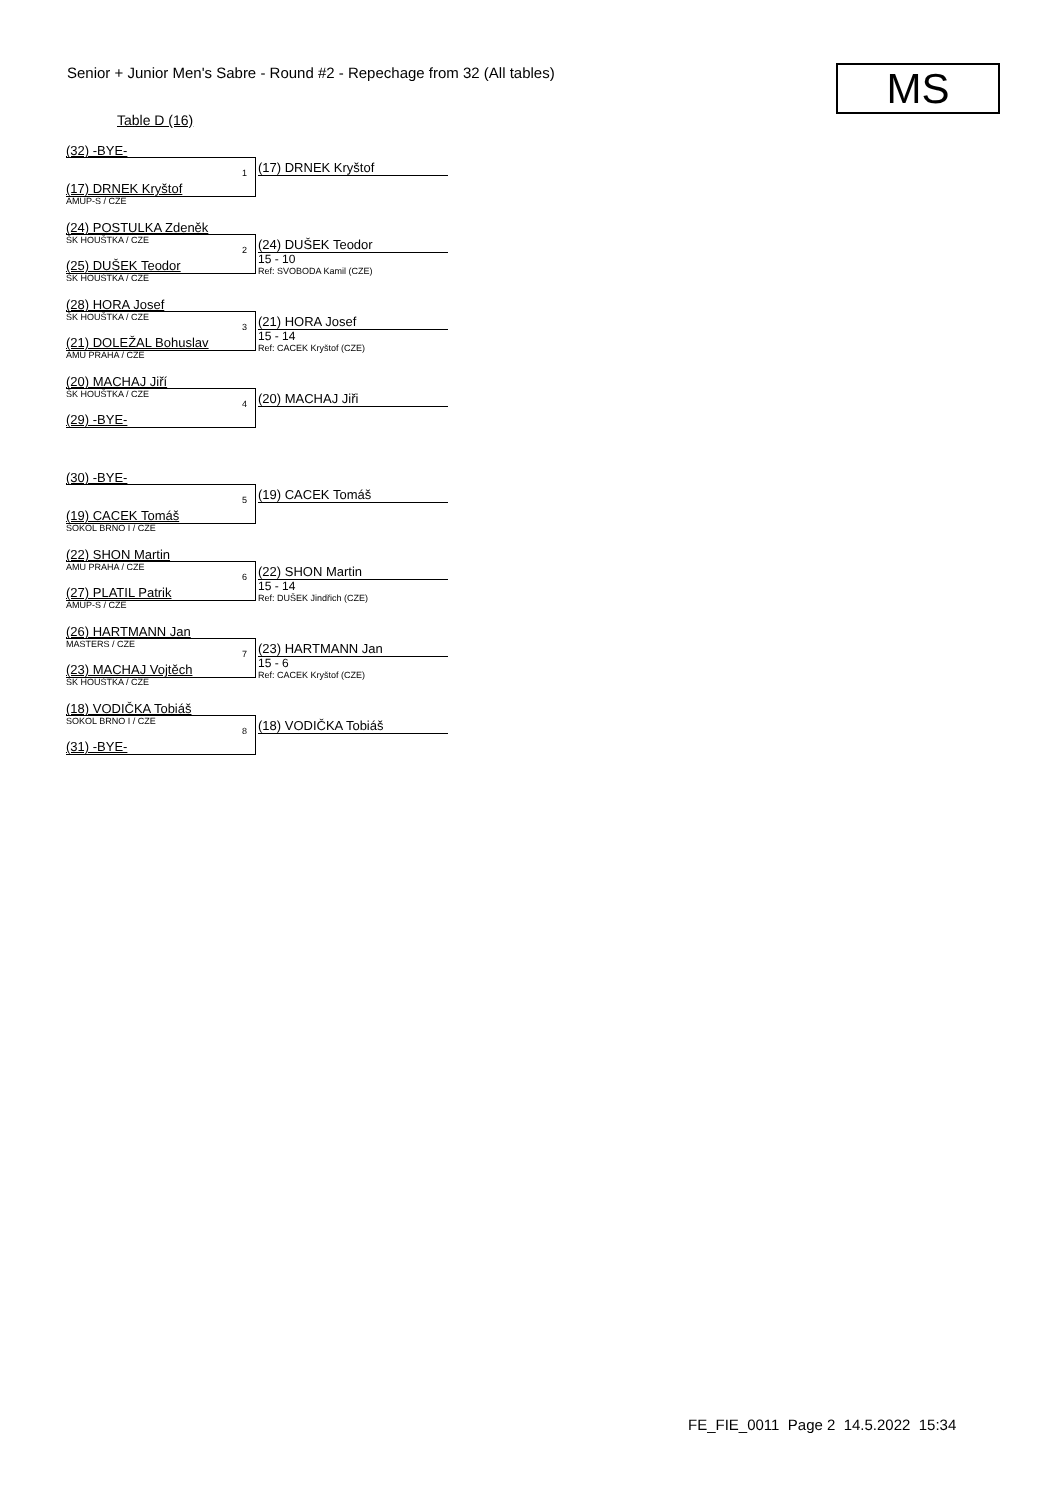Senior + Junior Men's Sabre - Round #2 - Repechage from 32 (All tables)
MS
Table D (16)
(32) -BYE-
(17) DRNEK Kryštof
AMUP-S / CZE
1 (17) DRNEK Kryštof
(24) POSTULKA Zdeněk
ŠK HOUŠTKA / CZE
(25) DUŠEK Teodor
ŠK HOUŠTKA / CZE
2 (24) DUŠEK Teodor
15 - 10
Ref: SVOBODA Kamil (CZE)
(28) HORA Josef
ŠK HOUŠTKA / CZE
(21) DOLEŽAL Bohuslav
AMU PRAHA / CZE
3 (21) HORA Josef
15 - 14
Ref: CACEK Kryštof (CZE)
(20) MACHAJ Jiří
ŠK HOUŠTKA / CZE
(29) -BYE-
4 (20) MACHAJ Jiři
(30) -BYE-
(19) CACEK Tomáš
SOKOL BRNO I / CZE
5 (19) CACEK Tomáš
(22) SHON Martin
AMU PRAHA / CZE
(27) PLATIL Patrik
AMUP-S / CZE
6 (22) SHON Martin
15 - 14
Ref: DUŠEK Jindřich (CZE)
(26) HARTMANN Jan
MASTERS / CZE
(23) MACHAJ Vojtěch
ŠK HOUŠTKA / CZE
7 (23) HARTMANN Jan
15 - 6
Ref: CACEK Kryštof (CZE)
(18) VODIČKA Tobiáš
SOKOL BRNO I / CZE
(31) -BYE-
8 (18) VODIČKA Tobiáš
FE_FIE_0011 Page 2 14.5.2022 15:34